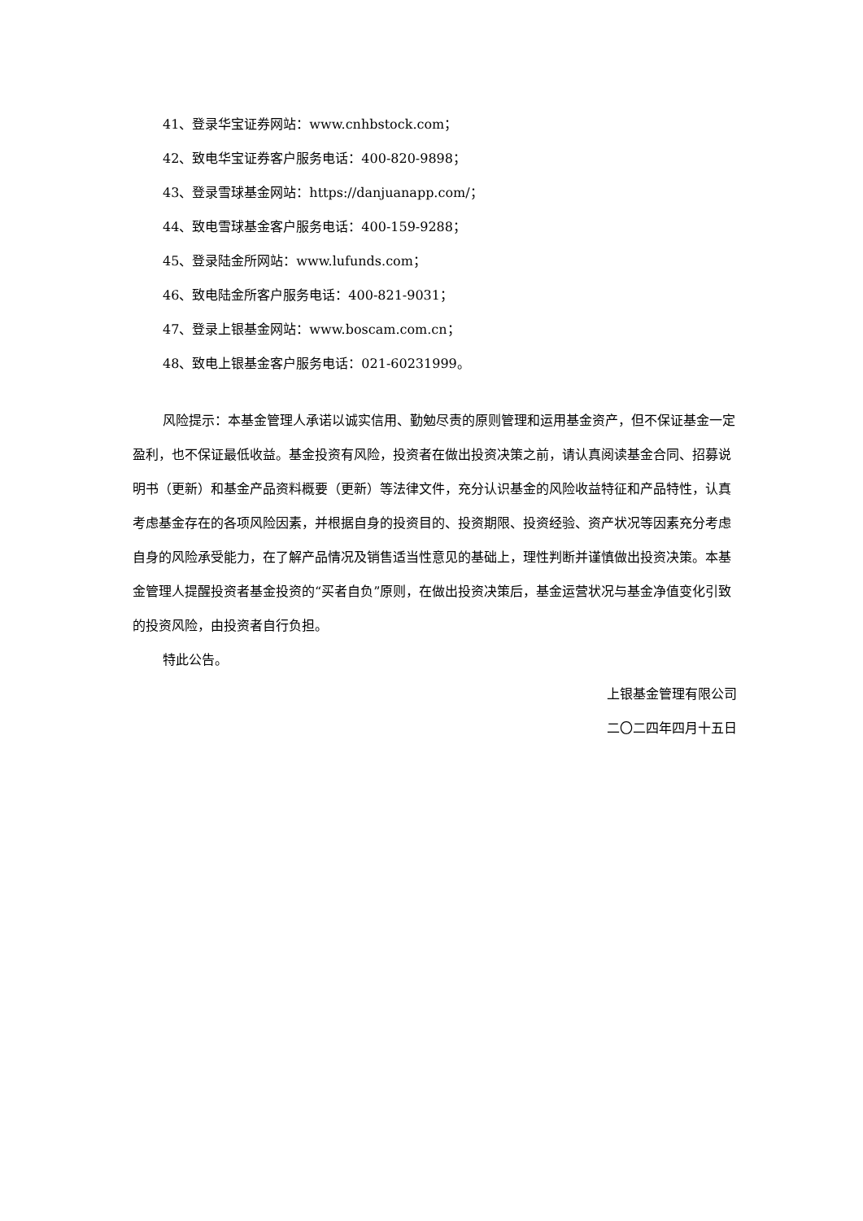41、登录华宝证券网站：www.cnhbstock.com；
42、致电华宝证券客户服务电话：400-820-9898；
43、登录雪球基金网站：https://danjuanapp.com/；
44、致电雪球基金客户服务电话：400-159-9288；
45、登录陆金所网站：www.lufunds.com；
46、致电陆金所客户服务电话：400-821-9031；
47、登录上银基金网站：www.boscam.com.cn；
48、致电上银基金客户服务电话：021-60231999。
风险提示：本基金管理人承诺以诚实信用、勤勉尽责的原则管理和运用基金资产，但不保证基金一定盈利，也不保证最低收益。基金投资有风险，投资者在做出投资决策之前，请认真阅读基金合同、招募说明书（更新）和基金产品资料概要（更新）等法律文件，充分认识基金的风险收益特征和产品特性，认真考虑基金存在的各项风险因素，并根据自身的投资目的、投资期限、投资经验、资产状况等因素充分考虑自身的风险承受能力，在了解产品情况及销售适当性意见的基础上，理性判断并谨慎做出投资决策。本基金管理人提醒投资者基金投资的“买者自负”原则，在做出投资决策后，基金运营状况与基金净值变化引致的投资风险，由投资者自行负担。
特此公告。
上银基金管理有限公司
二〇二四年四月十五日